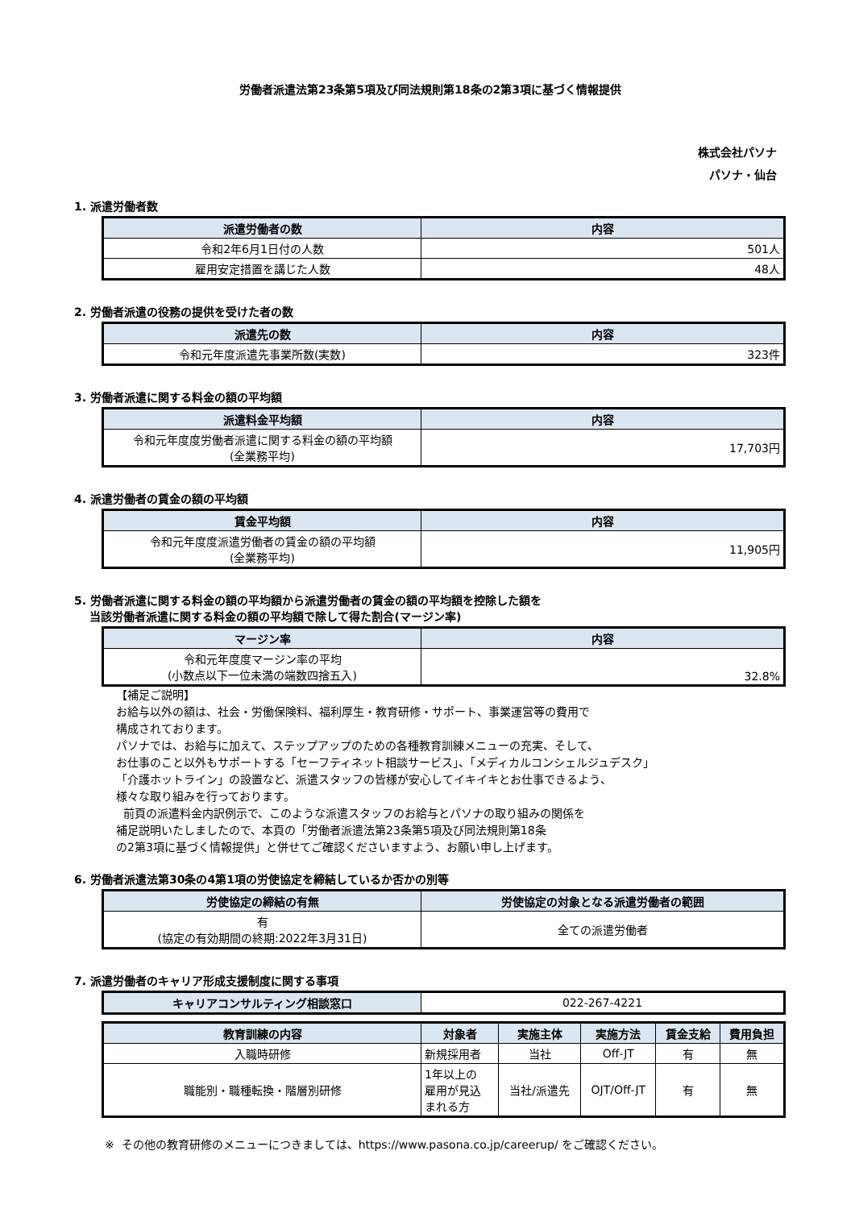労働者派遣法第23条第5項及び同法規則第18条の2第3項に基づく情報提供
株式会社パソナ
パソナ・仙台
1. 派遣労働者数
| 派遣労働者の数 | 内容 |
| --- | --- |
| 令和2年6月1日付の人数 | 501人 |
| 雇用安定措置を講じた人数 | 48人 |
2. 労働者派遣の役務の提供を受けた者の数
| 派遣先の数 | 内容 |
| --- | --- |
| 令和元年度派遣先事業所数(実数) | 323件 |
3. 労働者派遣に関する料金の額の平均額
| 派遣料金平均額 | 内容 |
| --- | --- |
| 令和元年度度労働者派遣に関する料金の額の平均額 (全業務平均) | 17,703円 |
4. 派遣労働者の賃金の額の平均額
| 賃金平均額 | 内容 |
| --- | --- |
| 令和元年度度派遣労働者の賃金の額の平均額 (全業務平均) | 11,905円 |
5. 労働者派遣に関する料金の額の平均額から派遣労働者の賃金の額の平均額を控除した額を
当該労働者派遣に関する料金の額の平均額で除して得た割合(マージン率)
| マージン率 | 内容 |
| --- | --- |
| 令和元年度度マージン率の平均 (小数点以下一位未満の端数四捨五入) | 32.8% |
【補足ご説明】
お給与以外の額は、社会・労働保険料、福利厚生・教育研修・サポート、事業運営等の費用で
構成されております。
パソナでは、お給与に加えて、ステップアップのための各種教育訓練メニューの充実、そして、
お仕事のこと以外もサポートする「セーフティネット相談サービス」、「メディカルコンシェルジュデスク」
「介護ホットライン」の設置など、派遣スタッフの皆様が安心してイキイキとお仕事できるよう、
様々な取り組みを行っております。
前頁の派遣料金内訳例示で、このような派遣スタッフのお給与とパソナの取り組みの関係を
補足説明いたしましたので、本頁の「労働者派遣法第23条第5項及び同法規則第18条
の2第3項に基づく情報提供」と併せてご確認くださいますよう、お願い申し上げます。
6. 労働者派遣法第30条の4第1項の労使協定を締結しているか否かの別等
| 労使協定の締結の有無 | 労使協定の対象となる派遣労働者の範囲 |
| --- | --- |
| 有 (協定の有効期間の終期:2022年3月31日) | 全ての派遣労働者 |
7. 派遣労働者のキャリア形成支援制度に関する事項
| キャリアコンサルティング相談窓口 | 022-267-4221 |
| 教育訓練の内容 | 対象者 | 実施主体 | 実施方法 | 賃金支給 | 費用負担 |
| --- | --- | --- | --- | --- | --- |
| 入職時研修 | 新規採用者 | 当社 | Off-JT | 有 | 無 |
| 職能別・職種転換・階層別研修 | 1年以上の 雇用が見込 まれる方 | 当社/派遣先 | OJT/Off-JT | 有 | 無 |
※ その他の教育研修のメニューにつきましては、https://www.pasona.co.jp/careerup/ をご確認ください。